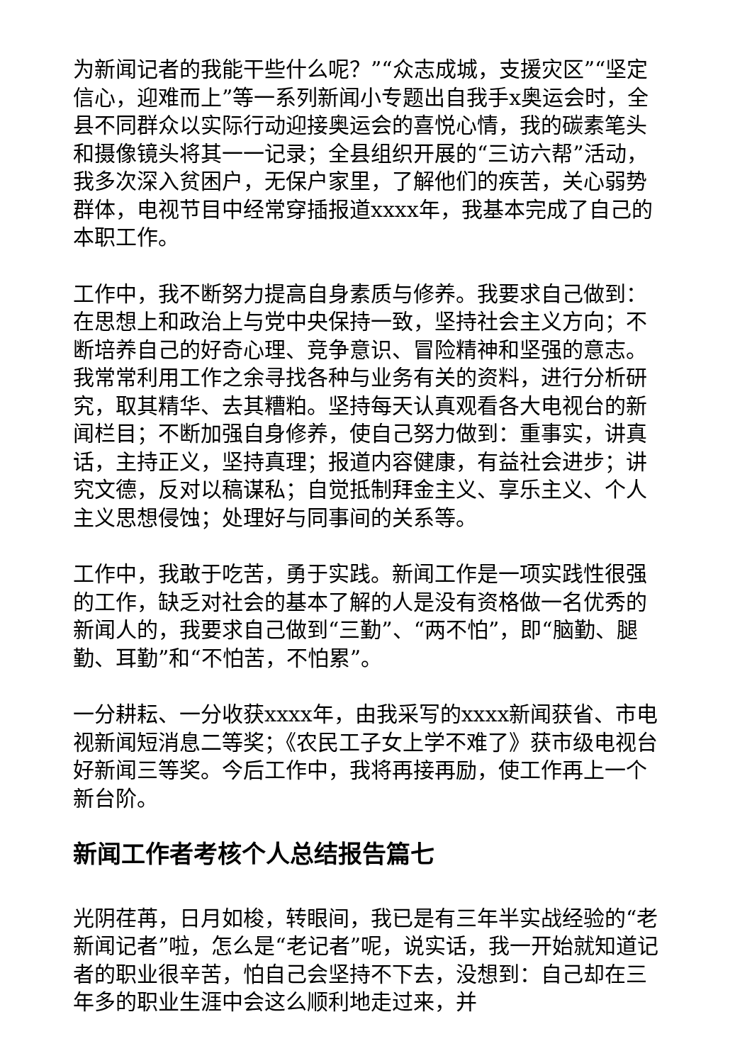为新闻记者的我能干些什么呢？”“众志成城，支援灾区”“坚定信心，迎难而上”等一系列新闻小专题出自我手x奥运会时，全县不同群众以实际行动迎接奥运会的喜悦心情，我的碳素笔头和摄像镜头将其一一记录；全县组织开展的“三访六帮”活动，我多次深入贫困户，无保户家里，了解他们的疾苦，关心弱势群体，电视节目中经常穿插报道xxxx年，我基本完成了自己的本职工作。
工作中，我不断努力提高自身素质与修养。我要求自己做到：在思想上和政治上与党中央保持一致，坚持社会主义方向；不断培养自己的好奇心理、竞争意识、冒险精神和坚强的意志。我常常利用工作之余寻找各种与业务有关的资料，进行分析研究，取其精华、去其糟粕。坚持每天认真观看各大电视台的新闻栏目；不断加强自身修养，使自己努力做到：重事实，讲真话，主持正义，坚持真理；报道内容健康，有益社会进步；讲究文德，反对以稿谋私；自觉抵制拜金主义、享乐主义、个人主义思想侵蚀；处理好与同事间的关系等。
工作中，我敢于吃苦，勇于实践。新闻工作是一项实践性很强的工作，缺乏对社会的基本了解的人是没有资格做一名优秀的新闻人的，我要求自己做到“三勤”、“两不怕”，即“脑勤、腿勤、耳勤”和“不怕苦，不怕累”。
一分耕耘、一分收获xxxx年，由我采写的xxxx新闻获省、市电视新闻短消息二等奖；《农民工子女上学不难了》获市级电视台好新闻三等奖。今后工作中，我将再接再励，使工作再上一个新台阶。
新闻工作者考核个人总结报告篇七
光阴荏苒，日月如梭，转眼间，我已是有三年半实战经验的“老新闻记者”啦，怎么是“老记者”呢，说实话，我一开始就知道记者的职业很辛苦，怕自己会坚持不下去，没想到：自己却在三年多的职业生涯中会这么顺利地走过来，并